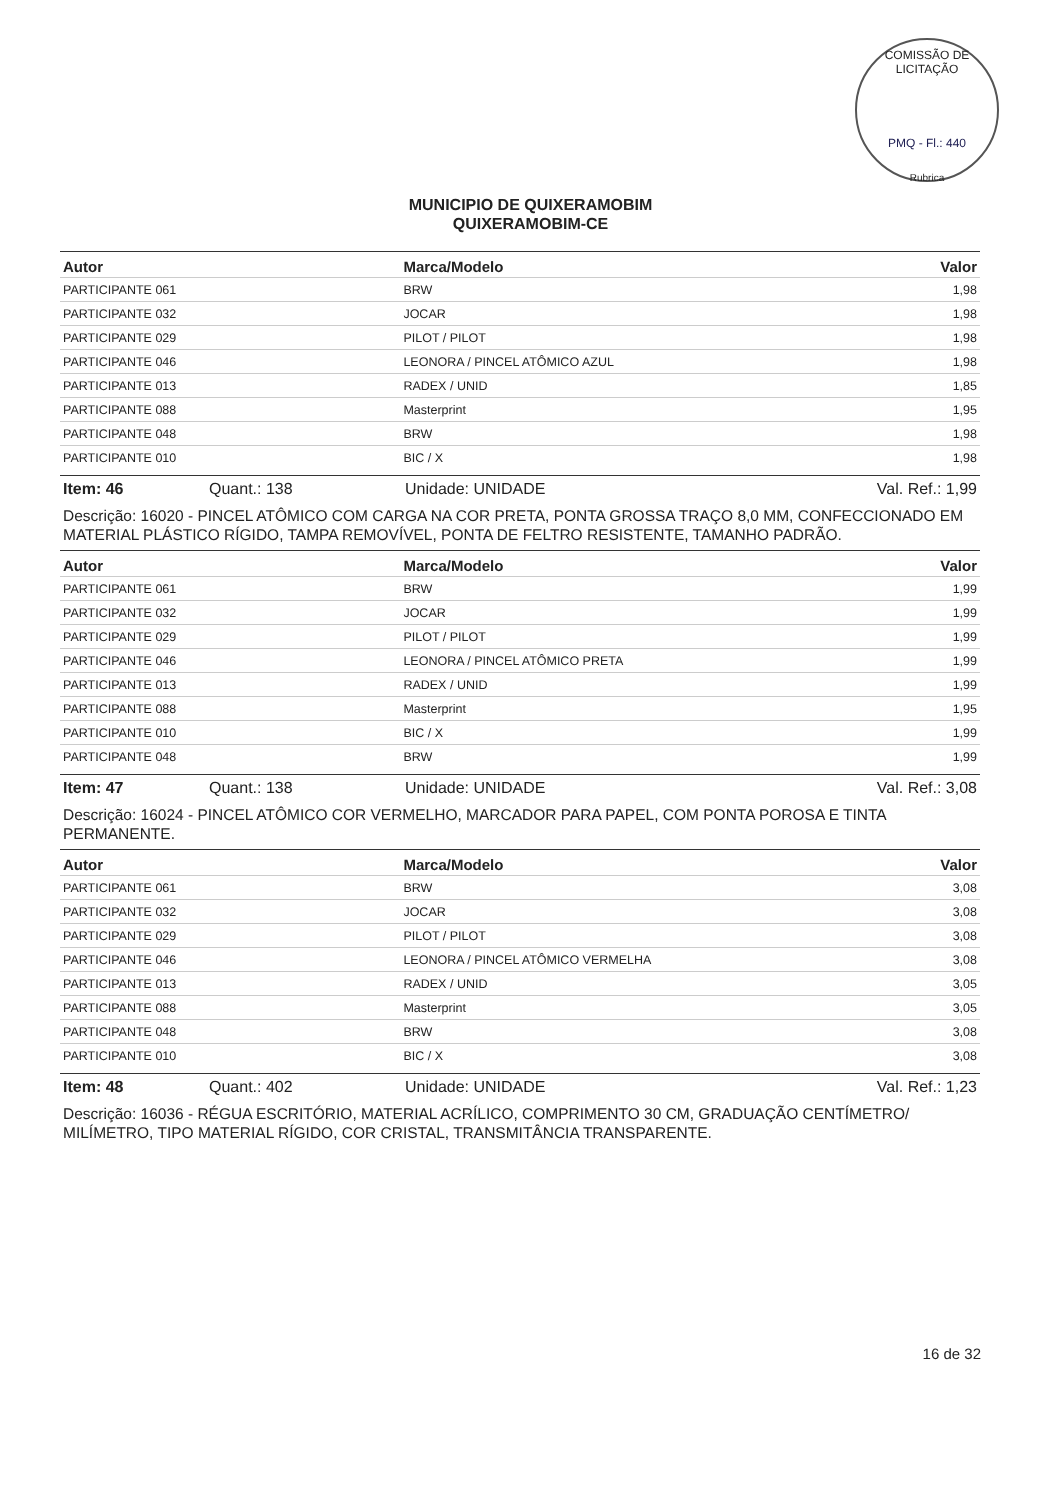COMISSÃO DE LICITAÇÃO
PMQ - Fl.: 440
Rubrica
MUNICIPIO DE QUIXERAMOBIM
QUIXERAMOBIM-CE
| Autor | Marca/Modelo | Valor |
| --- | --- | --- |
| PARTICIPANTE 061 | BRW | 1,98 |
| PARTICIPANTE 032 | JOCAR | 1,98 |
| PARTICIPANTE 029 | PILOT / PILOT | 1,98 |
| PARTICIPANTE 046 | LEONORA / PINCEL ATÔMICO AZUL | 1,98 |
| PARTICIPANTE 013 | RADEX / UNID | 1,85 |
| PARTICIPANTE 088 | Masterprint | 1,95 |
| PARTICIPANTE 048 | BRW | 1,98 |
| PARTICIPANTE 010 | BIC / X | 1,98 |
Item: 46 Quant.: 138 Unidade: UNIDADE Val. Ref.: 1,99
Descrição: 16020 - PINCEL ATÔMICO COM CARGA NA COR PRETA, PONTA GROSSA TRAÇO 8,0 MM, CONFECCIONADO EM MATERIAL PLÁSTICO RÍGIDO, TAMPA REMOVÍVEL, PONTA DE FELTRO RESISTENTE, TAMANHO PADRÃO.
| Autor | Marca/Modelo | Valor |
| --- | --- | --- |
| PARTICIPANTE 061 | BRW | 1,99 |
| PARTICIPANTE 032 | JOCAR | 1,99 |
| PARTICIPANTE 029 | PILOT / PILOT | 1,99 |
| PARTICIPANTE 046 | LEONORA / PINCEL ATÔMICO PRETA | 1,99 |
| PARTICIPANTE 013 | RADEX / UNID | 1,99 |
| PARTICIPANTE 088 | Masterprint | 1,95 |
| PARTICIPANTE 010 | BIC / X | 1,99 |
| PARTICIPANTE 048 | BRW | 1,99 |
Item: 47 Quant.: 138 Unidade: UNIDADE Val. Ref.: 3,08
Descrição: 16024 - PINCEL ATÔMICO COR VERMELHO, MARCADOR PARA PAPEL, COM PONTA POROSA E TINTA PERMANENTE.
| Autor | Marca/Modelo | Valor |
| --- | --- | --- |
| PARTICIPANTE 061 | BRW | 3,08 |
| PARTICIPANTE 032 | JOCAR | 3,08 |
| PARTICIPANTE 029 | PILOT / PILOT | 3,08 |
| PARTICIPANTE 046 | LEONORA / PINCEL ATÔMICO VERMELHA | 3,08 |
| PARTICIPANTE 013 | RADEX / UNID | 3,05 |
| PARTICIPANTE 088 | Masterprint | 3,05 |
| PARTICIPANTE 048 | BRW | 3,08 |
| PARTICIPANTE 010 | BIC / X | 3,08 |
Item: 48 Quant.: 402 Unidade: UNIDADE Val. Ref.: 1,23
Descrição: 16036 - RÉGUA ESCRITÓRIO, MATERIAL ACRÍLICO, COMPRIMENTO 30 CM, GRADUAÇÃO CENTÍMETRO/ MILÍMETRO, TIPO MATERIAL RÍGIDO, COR CRISTAL, TRANSMITÂNCIA TRANSPARENTE.
16 de 32